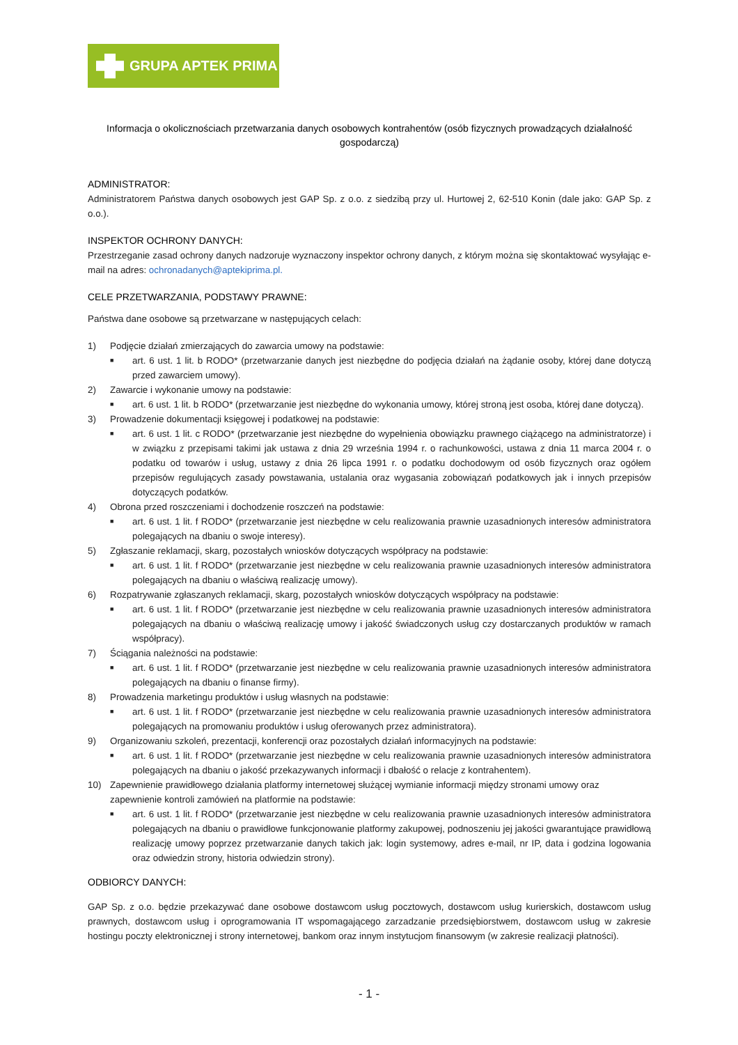GRUPA APTEK PRIMA
Informacja o okolicznościach przetwarzania danych osobowych kontrahentów (osób fizycznych prowadzących działalność gospodarczą)
ADMINISTRATOR:
Administratorem Państwa danych osobowych jest GAP Sp. z o.o. z siedzibą przy ul. Hurtowej 2, 62-510 Konin (dale jako: GAP Sp. z o.o.).
INSPEKTOR OCHRONY DANYCH:
Przestrzeganie zasad ochrony danych nadzoruje wyznaczony inspektor ochrony danych, z którym można się skontaktować wysyłając e-mail na adres: ochronadanych@aptekiprima.pl.
CELE PRZETWARZANIA, PODSTAWY PRAWNE:
Państwa dane osobowe są przetwarzane w następujących celach:
1) Podjęcie działań zmierzających do zawarcia umowy na podstawie:
■ art. 6 ust. 1 lit. b RODO* (przetwarzanie danych jest niezbędne do podjęcia działań na żądanie osoby, której dane dotyczą przed zawarciem umowy).
2) Zawarcie i wykonanie umowy na podstawie:
■ art. 6 ust. 1 lit. b RODO* (przetwarzanie jest niezbędne do wykonania umowy, której stroną jest osoba, której dane dotyczą).
3) Prowadzenie dokumentacji księgowej i podatkowej na podstawie:
■ art. 6 ust. 1 lit. c RODO* (przetwarzanie jest niezbędne do wypełnienia obowiązku prawnego ciążącego na administratorze) i w związku z przepisami takimi jak ustawa z dnia 29 września 1994 r. o rachunkowości, ustawa z dnia 11 marca 2004 r. o podatku od towarów i usług, ustawy z dnia 26 lipca 1991 r. o podatku dochodowym od osób fizycznych oraz ogółem przepisów regulujących zasady powstawania, ustalania oraz wygasania zobowiązań podatkowych jak i innych przepisów dotyczących podatków.
4) Obrona przed roszczeniami i dochodzenie roszczeń na podstawie:
■ art. 6 ust. 1 lit. f RODO* (przetwarzanie jest niezbędne w celu realizowania prawnie uzasadnionych interesów administratora polegających na dbaniu o swoje interesy).
5) Zgłaszanie reklamacji, skarg, pozostałych wniosków dotyczących współpracy na podstawie:
■ art. 6 ust. 1 lit. f RODO* (przetwarzanie jest niezbędne w celu realizowania prawnie uzasadnionych interesów administratora polegających na dbaniu o właściwą realizację umowy).
6) Rozpatrywanie zgłaszanych reklamacji, skarg, pozostałych wniosków dotyczących współpracy na podstawie:
■ art. 6 ust. 1 lit. f RODO* (przetwarzanie jest niezbędne w celu realizowania prawnie uzasadnionych interesów administratora polegających na dbaniu o właściwą realizację umowy i jakość świadczonych usług czy dostarczanych produktów w ramach współpracy).
7) Ściągania należności na podstawie:
■ art. 6 ust. 1 lit. f RODO* (przetwarzanie jest niezbędne w celu realizowania prawnie uzasadnionych interesów administratora polegających na dbaniu o finanse firmy).
8) Prowadzenia marketingu produktów i usług własnych na podstawie:
■ art. 6 ust. 1 lit. f RODO* (przetwarzanie jest niezbędne w celu realizowania prawnie uzasadnionych interesów administratora polegających na promowaniu produktów i usług oferowanych przez administratora).
9) Organizowaniu szkoleń, prezentacji, konferencji oraz pozostałych działań informacyjnych na podstawie:
■ art. 6 ust. 1 lit. f RODO* (przetwarzanie jest niezbędne w celu realizowania prawnie uzasadnionych interesów administratora polegających na dbaniu o jakość przekazywanych informacji i dbałość o relacje z kontrahentem).
10) Zapewnienie prawidłowego działania platformy internetowej służącej wymianie informacji między stronami umowy oraz zapewnienie kontroli zamówień na platformie na podstawie:
■ art. 6 ust. 1 lit. f RODO* (przetwarzanie jest niezbędne w celu realizowania prawnie uzasadnionych interesów administratora polegających na dbaniu o prawidłowe funkcjonowanie platformy zakupowej, podnoszeniu jej jakości gwarantujące prawidłową realizację umowy poprzez przetwarzanie danych takich jak: login systemowy, adres e-mail, nr IP, data i godzina logowania oraz odwiedzin strony, historia odwiedzin strony).
ODBIORCY DANYCH:
GAP Sp. z o.o. będzie przekazywać dane osobowe dostawcom usług pocztowych, dostawcom usług kurierskich, dostawcom usług prawnych, dostawcom usług i oprogramowania IT wspomagającego zarzadzanie przedsiębiorstwem, dostawcom usług w zakresie hostingu poczty elektronicznej i strony internetowej, bankom oraz innym instytucjom finansowym (w zakresie realizacji płatności).
- 1 -